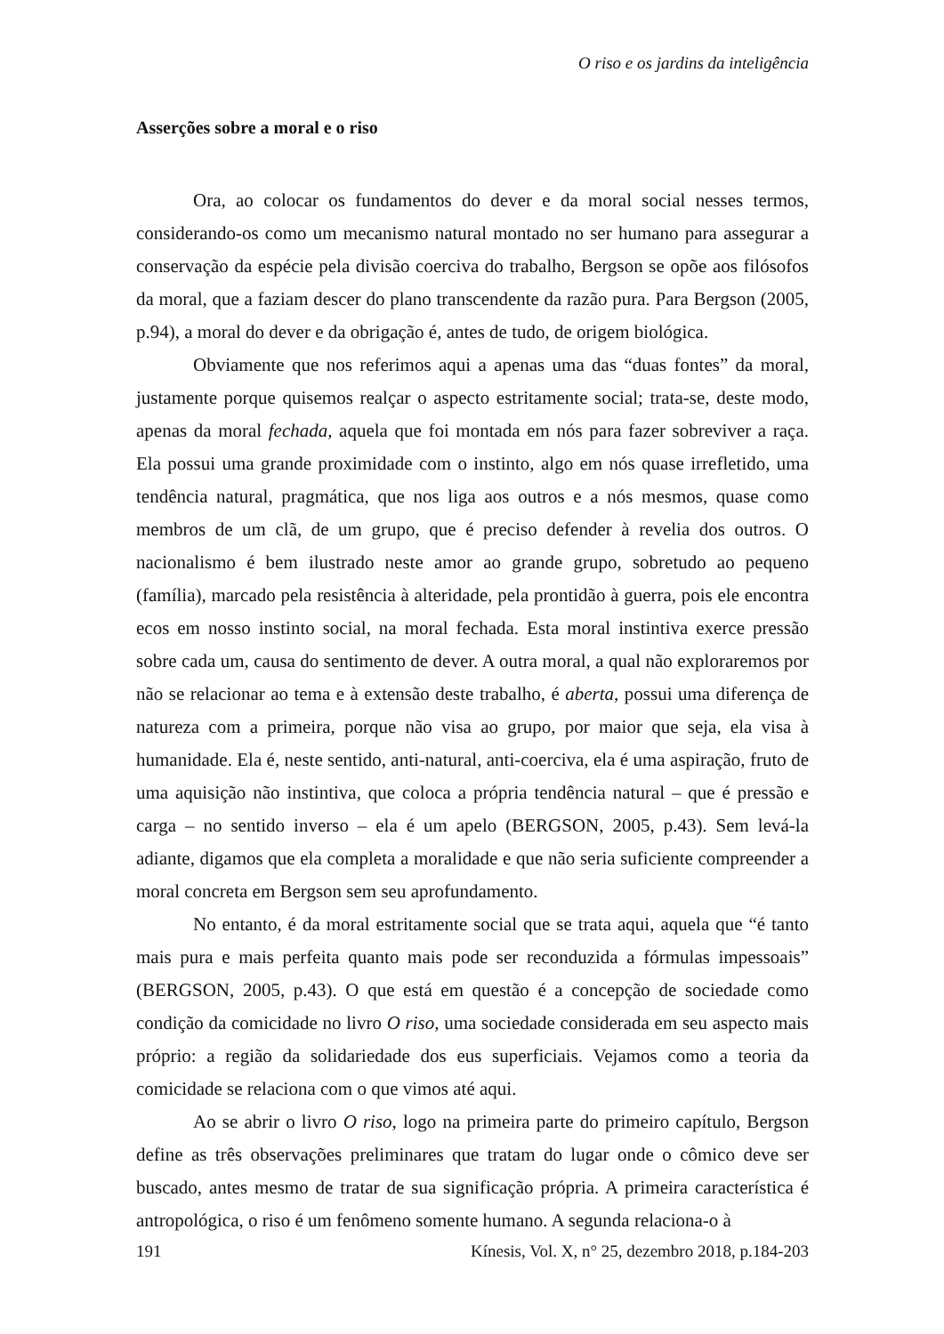O riso e os jardins da inteligência
Asserções sobre a moral e o riso
Ora, ao colocar os fundamentos do dever e da moral social nesses termos, considerando-os como um mecanismo natural montado no ser humano para assegurar a conservação da espécie pela divisão coerciva do trabalho, Bergson se opõe aos filósofos da moral, que a faziam descer do plano transcendente da razão pura. Para Bergson (2005, p.94), a moral do dever e da obrigação é, antes de tudo, de origem biológica.
Obviamente que nos referimos aqui a apenas uma das “duas fontes” da moral, justamente porque quisemos realçar o aspecto estritamente social; trata-se, deste modo, apenas da moral fechada, aquela que foi montada em nós para fazer sobreviver a raça. Ela possui uma grande proximidade com o instinto, algo em nós quase irrefletido, uma tendência natural, pragmática, que nos liga aos outros e a nós mesmos, quase como membros de um clã, de um grupo, que é preciso defender à revelia dos outros. O nacionalismo é bem ilustrado neste amor ao grande grupo, sobretudo ao pequeno (família), marcado pela resistência à alteridade, pela prontidão à guerra, pois ele encontra ecos em nosso instinto social, na moral fechada. Esta moral instintiva exerce pressão sobre cada um, causa do sentimento de dever. A outra moral, a qual não exploraremos por não se relacionar ao tema e à extensão deste trabalho, é aberta, possui uma diferença de natureza com a primeira, porque não visa ao grupo, por maior que seja, ela visa à humanidade. Ela é, neste sentido, anti-natural, anti-coerciva, ela é uma aspiração, fruto de uma aquisição não instintiva, que coloca a própria tendência natural – que é pressão e carga – no sentido inverso – ela é um apelo (BERGSON, 2005, p.43). Sem levá-la adiante, digamos que ela completa a moralidade e que não seria suficiente compreender a moral concreta em Bergson sem seu aprofundamento.
No entanto, é da moral estritamente social que se trata aqui, aquela que “é tanto mais pura e mais perfeita quanto mais pode ser reconduzida a fórmulas impessoais” (BERGSON, 2005, p.43). O que está em questão é a concepção de sociedade como condição da comicidade no livro O riso, uma sociedade considerada em seu aspecto mais próprio: a região da solidariedade dos eus superficiais. Vejamos como a teoria da comicidade se relaciona com o que vimos até aqui.
Ao se abrir o livro O riso, logo na primeira parte do primeiro capítulo, Bergson define as três observações preliminares que tratam do lugar onde o cômico deve ser buscado, antes mesmo de tratar de sua significação própria. A primeira característica é antropológica, o riso é um fenômeno somente humano. A segunda relaciona-o à
191 Kínesis, Vol. X, n° 25, dezembro 2018, p.184-203